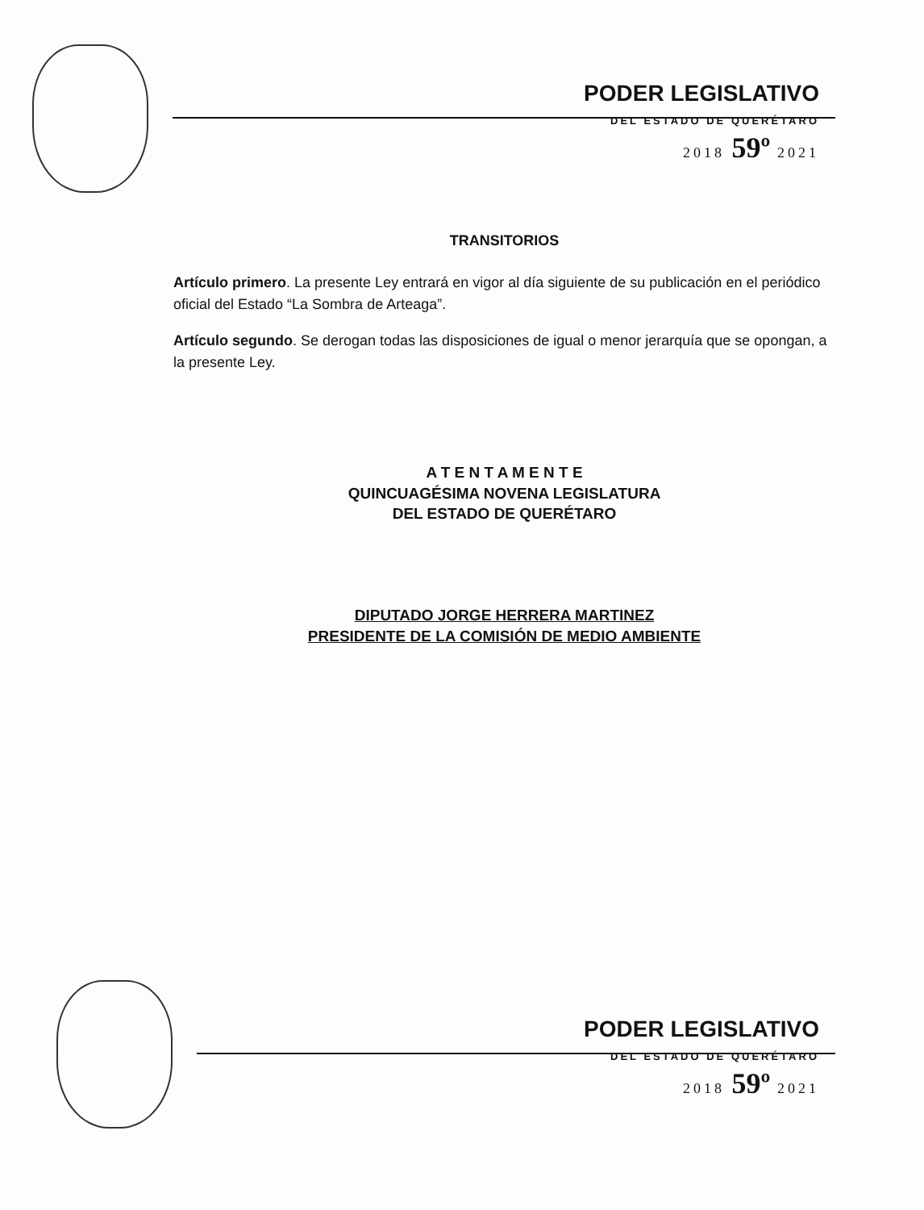PODER LEGISLATIVO
DEL ESTADO DE QUERÉTARO
2018 59º 2021
TRANSITORIOS
Artículo primero. La presente Ley entrará en vigor al día siguiente de su publicación en el periódico oficial del Estado “La Sombra de Arteaga”.
Artículo segundo. Se derogan todas las disposiciones de igual o menor jerarquía que se opongan, a la presente Ley.
A T E N T A M E N T E
QUINCUAGÉSIMA NOVENA LEGISLATURA
DEL ESTADO DE QUERÉTARO
DIPUTADO JORGE HERRERA MARTINEZ
PRESIDENTE DE LA COMISIÓN DE MEDIO AMBIENTE
PODER LEGISLATIVO
DEL ESTADO DE QUERÉTARO
2018 59º 2021